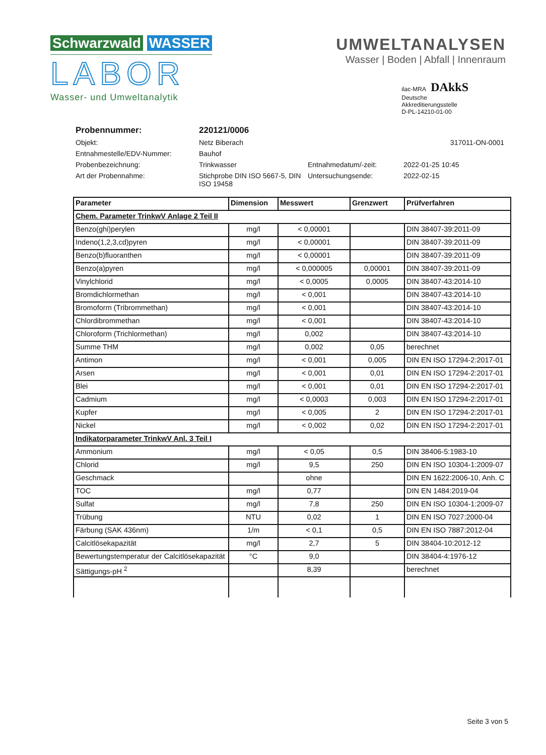Schwarzwald WASSER
LABOR
Wasser- und Umweltanalytik
UMWELTANALYSEN
Wasser | Boden | Abfall | Innenraum
ilac-MRA DAkkS
Deutsche
Akkreditierungsstelle
D-PL-14210-01-00
Probennummer: 220121/0006 Objekt: Netz Biberach 317011-ON-0001 Entnahmestelle/EDV-Nummer: Bauhof Probenbezeichnung: Trinkwasser Entnahmedatum/-zeit: 2022-01-25 10:45 Art der Probennahme: Stichprobe DIN ISO 5667-5, DIN ISO 19458 Untersuchungsende: 2022-02-15
| Parameter | Dimension | Messwert | Grenzwert | Prüfverfahren |
| --- | --- | --- | --- | --- |
| Chem. Parameter TrinkwV Anlage 2 Teil II | | | | |
| Benzo(ghi)perylen | mg/l | < 0,00001 | | DIN 38407-39:2011-09 |
| Indeno(1,2,3,cd)pyren | mg/l | < 0,00001 | | DIN 38407-39:2011-09 |
| Benzo(b)fluoranthen | mg/l | < 0,00001 | | DIN 38407-39:2011-09 |
| Benzo(a)pyren | mg/l | < 0,000005 | 0,00001 | DIN 38407-39:2011-09 |
| Vinylchlorid | mg/l | < 0,0005 | 0,0005 | DIN 38407-43:2014-10 |
| Bromdichlormethan | mg/l | < 0,001 | | DIN 38407-43:2014-10 |
| Bromoform (Tribrommethan) | mg/l | < 0,001 | | DIN 38407-43:2014-10 |
| Chlordibrommethan | mg/l | < 0,001 | | DIN 38407-43:2014-10 |
| Chloroform (Trichlormethan) | mg/l | 0,002 | | DIN 38407-43:2014-10 |
| Summe THM | mg/l | 0,002 | 0,05 | berechnet |
| Antimon | mg/l | < 0,001 | 0,005 | DIN EN ISO 17294-2:2017-01 |
| Arsen | mg/l | < 0,001 | 0,01 | DIN EN ISO 17294-2:2017-01 |
| Blei | mg/l | < 0,001 | 0,01 | DIN EN ISO 17294-2:2017-01 |
| Cadmium | mg/l | < 0,0003 | 0,003 | DIN EN ISO 17294-2:2017-01 |
| Kupfer | mg/l | < 0,005 | 2 | DIN EN ISO 17294-2:2017-01 |
| Nickel | mg/l | < 0,002 | 0,02 | DIN EN ISO 17294-2:2017-01 |
| Indikatorparameter TrinkwV Anl. 3 Teil I | | | | |
| Ammonium | mg/l | < 0,05 | 0,5 | DIN 38406-5:1983-10 |
| Chlorid | mg/l | 9,5 | 250 | DIN EN ISO 10304-1:2009-07 |
| Geschmack | | ohne | | DIN EN 1622:2006-10, Anh. C |
| TOC | mg/l | 0,77 | | DIN EN 1484:2019-04 |
| Sulfat | mg/l | 7,8 | 250 | DIN EN ISO 10304-1:2009-07 |
| Trübung | NTU | 0,02 | 1 | DIN EN ISO 7027:2000-04 |
| Färbung (SAK 436nm) | 1/m | < 0,1 | 0,5 | DIN EN ISO 7887:2012-04 |
| Calcitlösekapazität | mg/l | 2,7 | 5 | DIN 38404-10:2012-12 |
| Bewertungstemperatur der Calcitlösekapazität | °C | 9,0 | | DIN 38404-4:1976-12 |
| Sättigungs-pH <sup>2</sup> | | 8,39 | | berechnet |
Seite 3 von 5